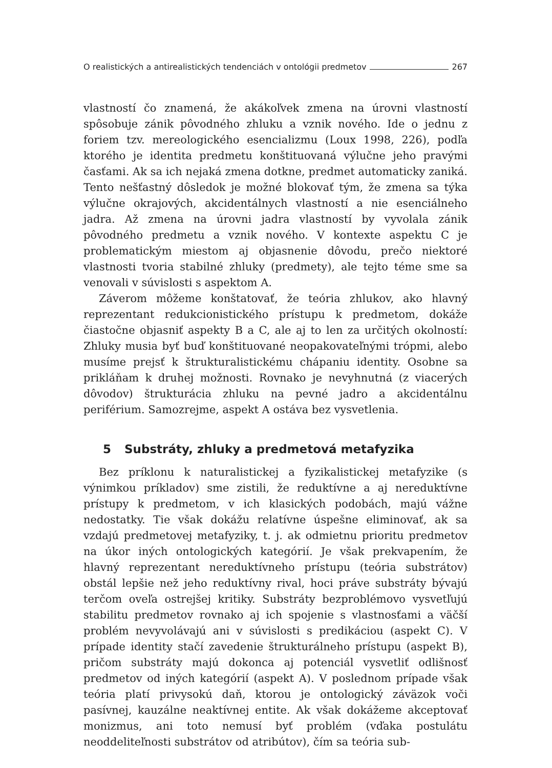O realistických a antirealistických tendenciách v ontológii predmetov 267
vlastností čo znamená, že akákoľvek zmena na úrovni vlastností spôsobuje zánik pôvodného zhluku a vznik nového. Ide o jednu z foriem tzv. mereologického esencializmu (Loux 1998, 226), podľa ktorého je identita predmetu konštituovaná výlučne jeho pravými časťami. Ak sa ich nejaká zmena dotkne, predmet automaticky zaniká. Tento nešťastný dôsledok je možné blokovať tým, že zmena sa týka výlučne okrajových, akcidentálnych vlastností a nie esenciálneho jadra. Až zmena na úrovni jadra vlastností by vyvolala zánik pôvodného predmetu a vznik nového. V kontexte aspektu C je problematickým miestom aj objasnenie dôvodu, prečo niektoré vlastnosti tvoria stabilné zhluky (predmety), ale tejto téme sme sa venovali v súvislosti s aspektom A.
Záverom môžeme konštatovať, že teória zhlukov, ako hlavný reprezentant redukcionistického prístupu k predmetom, dokáže čiastočne objasniť aspekty B a C, ale aj to len za určitých okolností: Zhluky musia byť buď konštituované neopakovateľnými trópmi, alebo musíme prejsť k štrukturalistickému chápaniu identity. Osobne sa prikláňam k druhej možnosti. Rovnako je nevyhnutná (z viacerých dôvodov) štrukturácia zhluku na pevné jadro a akcidentálnu periférium. Samozrejme, aspekt A ostáva bez vysvetlenia.
5 Substráty, zhluky a predmetová metafyzika
Bez príklonu k naturalistickej a fyzikalistickej metafyzike (s výnimkou príkladov) sme zistili, že reduktívne a aj nereduktívne prístupy k predmetom, v ich klasických podobách, majú vážne nedostatky. Tie však dokážu relatívne úspešne eliminovať, ak sa vzdajú predmetovej metafyziky, t. j. ak odmietnu prioritu predmetov na úkor iných ontologických kategórií. Je však prekvapením, že hlavný reprezentant nereduktívneho prístupu (teória substrátov) obstál lepšie než jeho reduktívny rival, hoci práve substráty bývajú terčom oveľa ostrejšej kritiky. Substráty bezproblémovo vysvetľujú stabilitu predmetov rovnako aj ich spojenie s vlastnosťami a väčší problém nevyvolávajú ani v súvislosti s predikáciou (aspekt C). V prípade identity stačí zavedenie štrukturálneho prístupu (aspekt B), pričom substráty majú dokonca aj potenciál vysvetliť odlišnosť predmetov od iných kategórií (aspekt A). V poslednom prípade však teória platí privysokú daň, ktorou je ontologický záväzok voči pasívnej, kauzálne neaktívnej entite. Ak však dokážeme akceptovať monizmus, ani toto nemusí byť problém (vďaka postulátu neoddeliteľnosti substrátov od atribútov), čím sa teória sub-